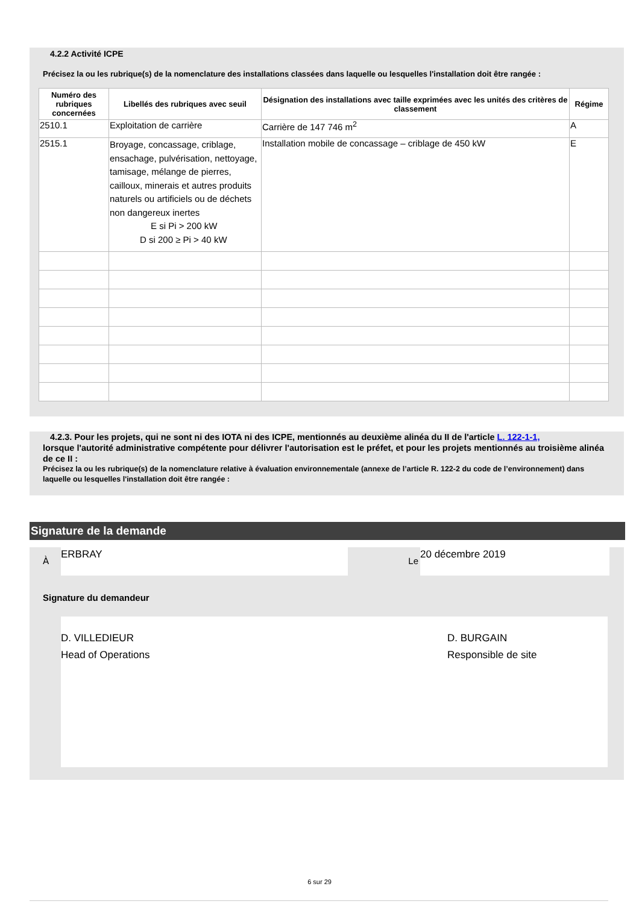4.2.2 Activité ICPE
Précisez la ou les rubrique(s) de la nomenclature des installations classées dans laquelle ou lesquelles l'installation doit être rangée :
| Numéro des rubriques concernées | Libellés des rubriques avec seuil | Désignation des installations avec taille exprimées avec les unités des critères de classement | Régime |
| --- | --- | --- | --- |
| 2510.1 | Exploitation de carrière | Carrière de 147 746 m<sup>2</sup> | A |
| 2515.1 | Broyage, concassage, criblage, ensachage, pulvérisation, nettoyage, tamisage, mélange de pierres, cailloux, minerais et autres produits naturels ou artificiels ou de déchets non dangereux inertes E si Pi > 200 kW D si 200 ≥ Pi > 40 kW | Installation mobile de concassage – criblage de 450 kW | E |
4.2.3. Pour les projets, qui ne sont ni des IOTA ni des ICPE, mentionnés au deuxième alinéa du II de l'article L. 122-1-1,
lorsque l'autorité administrative compétente pour délivrer l'autorisation est le préfet, et pour les projets mentionnés au troisième alinéa de ce II :
Précisez la ou les rubrique(s) de la nomenclature relative à évaluation environnementale (annexe de l’article R. 122-2 du code de l’environnement) dans laquelle ou lesquelles l'installation doit être rangée :
Signature de la demande
À
ERBRAY
Le
20 décembre 2019
Signature du demandeur
D. VILLEDIEUR
Head of Operations
D. BURGAIN
Responsible de site
6 sur 29